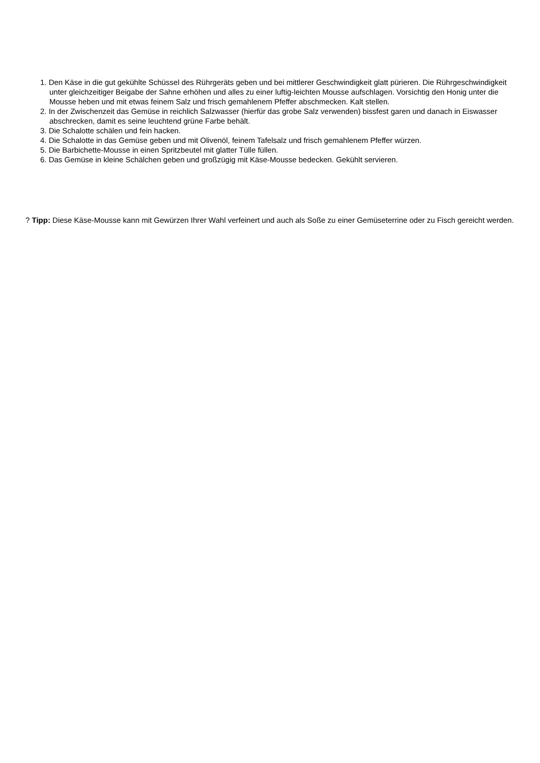1. Den Käse in die gut gekühlte Schüssel des Rührgeräts geben und bei mittlerer Geschwindigkeit glatt pürieren. Die Rührgeschwindigkeit unter gleichzeitiger Beigabe der Sahne erhöhen und alles zu einer luftig-leichten Mousse aufschlagen. Vorsichtig den Honig unter die Mousse heben und mit etwas feinem Salz und frisch gemahlenem Pfeffer abschmecken. Kalt stellen.
2. In der Zwischenzeit das Gemüse in reichlich Salzwasser (hierfür das grobe Salz verwenden) bissfest garen und danach in Eiswasser abschrecken, damit es seine leuchtend grüne Farbe behält.
3. Die Schalotte schälen und fein hacken.
4. Die Schalotte in das Gemüse geben und mit Olivenöl, feinem Tafelsalz und frisch gemahlenem Pfeffer würzen.
5. Die Barbichette-Mousse in einen Spritzbeutel mit glatter Tülle füllen.
6. Das Gemüse in kleine Schälchen geben und großzügig mit Käse-Mousse bedecken. Gekühlt servieren.
? Tipp: Diese Käse-Mousse kann mit Gewürzen Ihrer Wahl verfeinert und auch als Soße zu einer Gemüseterrine oder zu Fisch gereicht werden.